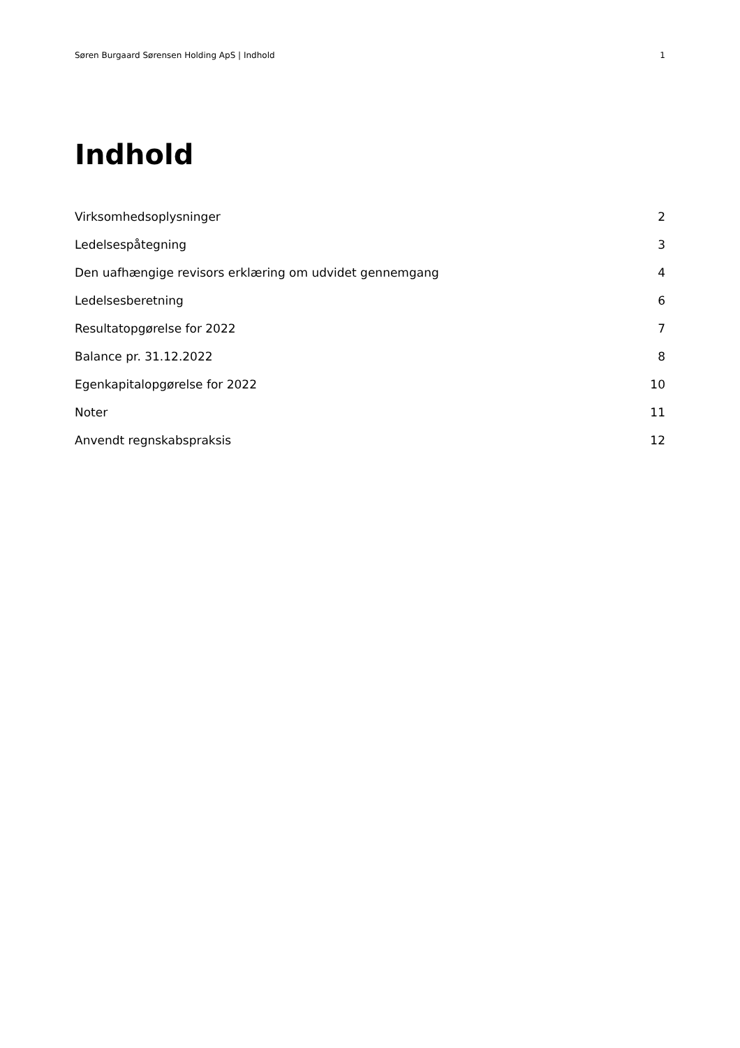Søren Burgaard Sørensen Holding ApS | Indhold 1
Indhold
Virksomhedsoplysninger 2
Ledelsespåtegning 3
Den uafhængige revisors erklæring om udvidet gennemgang 4
Ledelsesberetning 6
Resultatopgørelse for 2022 7
Balance pr. 31.12.2022 8
Egenkapitalopgørelse for 2022 10
Noter 11
Anvendt regnskabspraksis 12